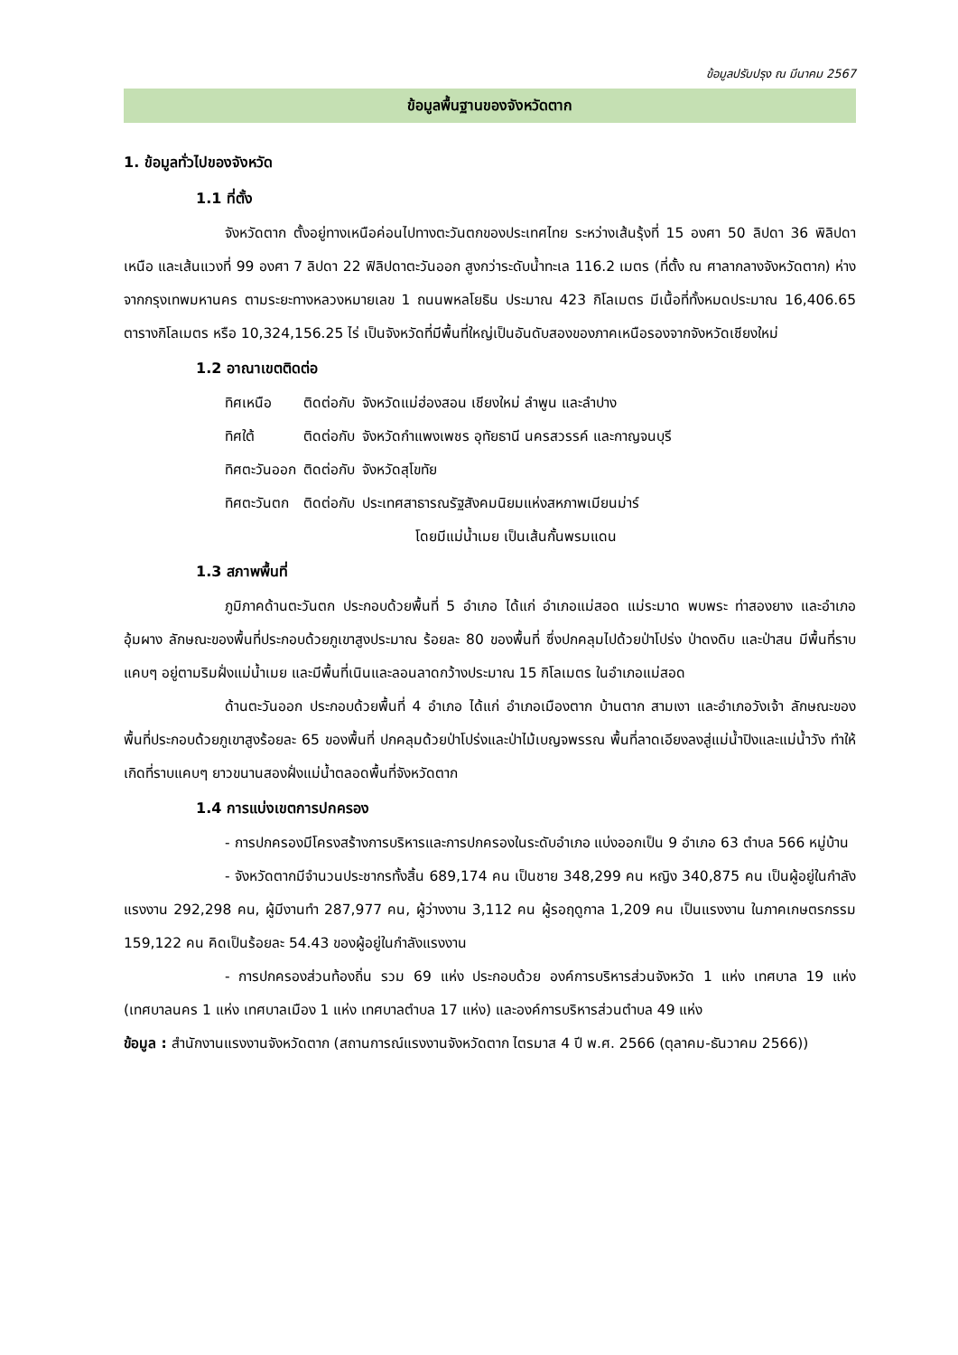ข้อมูลปรับปรุง ณ มีนาคม 2567
ข้อมูลพื้นฐานของจังหวัดตาก
1. ข้อมูลทั่วไปของจังหวัด
1.1 ที่ตั้ง
จังหวัดตาก ตั้งอยู่ทางเหนือค่อนไปทางตะวันตกของประเทศไทย ระหว่างเส้นรุ้งที่ 15 องศา 50 ลิปดา 36 พิลิปดาเหนือ และเส้นแวงที่ 99 องศา 7 ลิปดา 22 ฟิลิปดาตะวันออก สูงกว่าระดับน้ำทะเล 116.2 เมตร (ที่ตั้ง ณ ศาลากลางจังหวัดตาก) ห่างจากกรุงเทพมหานคร ตามระยะทางหลวงหมายเลข 1 ถนนพหลโยธิน ประมาณ 423 กิโลเมตร มีเนื้อที่ทั้งหมดประมาณ 16,406.65 ตารางกิโลเมตร หรือ 10,324,156.25 ไร่ เป็นจังหวัดที่มีพื้นที่ใหญ่เป็นอันดับสองของภาคเหนือรองจากจังหวัดเชียงใหม่
1.2 อาณาเขตติดต่อ
| ทิศเหนือ | ติดต่อกับ | จังหวัดแม่ฮ่องสอน เชียงใหม่ ลำพูน และลำปาง |
| ทิศใต้ | ติดต่อกับ | จังหวัดกำแพงเพชร อุทัยธานี นครสวรรค์ และกาญจนบุรี |
| ทิศตะวันออก | ติดต่อกับ | จังหวัดสุโขทัย |
| ทิศตะวันตก | ติดต่อกับ | ประเทศสาธารณรัฐสังคมนิยมแห่งสหภาพเมียนม่าร์ โดยมีแม่น้ำเมย เป็นเส้นกั้นพรมแดน |
1.3 สภาพพื้นที่
ภูมิภาคด้านตะวันตก ประกอบด้วยพื้นที่ 5 อำเภอ ได้แก่ อำเภอแม่สอด แม่ระมาด พบพระ ท่าสองยาง และอำเภออุ้มผาง ลักษณะของพื้นที่ประกอบด้วยภูเขาสูงประมาณ ร้อยละ 80 ของพื้นที่ ซึ่งปกคลุมไปด้วยป่าโปร่ง ป่าดงดิบ และป่าสน มีพื้นที่ราบแคบๆ อยู่ตามริมฝั่งแม่น้ำเมย และมีพื้นที่เนินและลอนลาดกว้างประมาณ 15 กิโลเมตร ในอำเภอแม่สอด
ด้านตะวันออก ประกอบด้วยพื้นที่ 4 อำเภอ ได้แก่ อำเภอเมืองตาก บ้านตาก สามเงา และอำเภอวังเจ้า ลักษณะของพื้นที่ประกอบด้วยภูเขาสูงร้อยละ 65 ของพื้นที่ ปกคลุมด้วยป่าโปร่งและป่าไม้เบญจพรรณ พื้นที่ลาดเอียงลงสู่แม่น้ำปิงและแม่น้ำวัง ทำให้เกิดที่ราบแคบๆ ยาวขนานสองฝั่งแม่น้ำตลอดพื้นที่จังหวัดตาก
1.4 การแบ่งเขตการปกครอง
- การปกครองมีโครงสร้างการบริหารและการปกครองในระดับอำเภอ แบ่งออกเป็น 9 อำเภอ 63 ตำบล 566 หมู่บ้าน
- จังหวัดตากมีจำนวนประชากรทั้งสิ้น 689,174 คน เป็นชาย 348,299 คน หญิง 340,875 คน เป็นผู้อยู่ในกำลังแรงงาน 292,298 คน, ผู้มีงานทำ 287,977 คน, ผู้ว่างงาน 3,112 คน ผู้รอฤดูกาล 1,209 คน เป็นแรงงาน ในภาคเกษตรกรรม 159,122 คน คิดเป็นร้อยละ 54.43 ของผู้อยู่ในกำลังแรงงาน
- การปกครองส่วนท้องถิ่น รวม 69 แห่ง ประกอบด้วย องค์การบริหารส่วนจังหวัด 1 แห่ง เทศบาล 19 แห่ง (เทศบาลนคร 1 แห่ง เทศบาลเมือง 1 แห่ง เทศบาลตำบล 17 แห่ง) และองค์การบริหารส่วนตำบล 49 แห่ง
ข้อมูล : สำนักงานแรงงานจังหวัดตาก (สถานการณ์แรงงานจังหวัดตาก ไตรมาส 4 ปี พ.ศ. 2566 (ตุลาคม-ธันวาคม 2566))